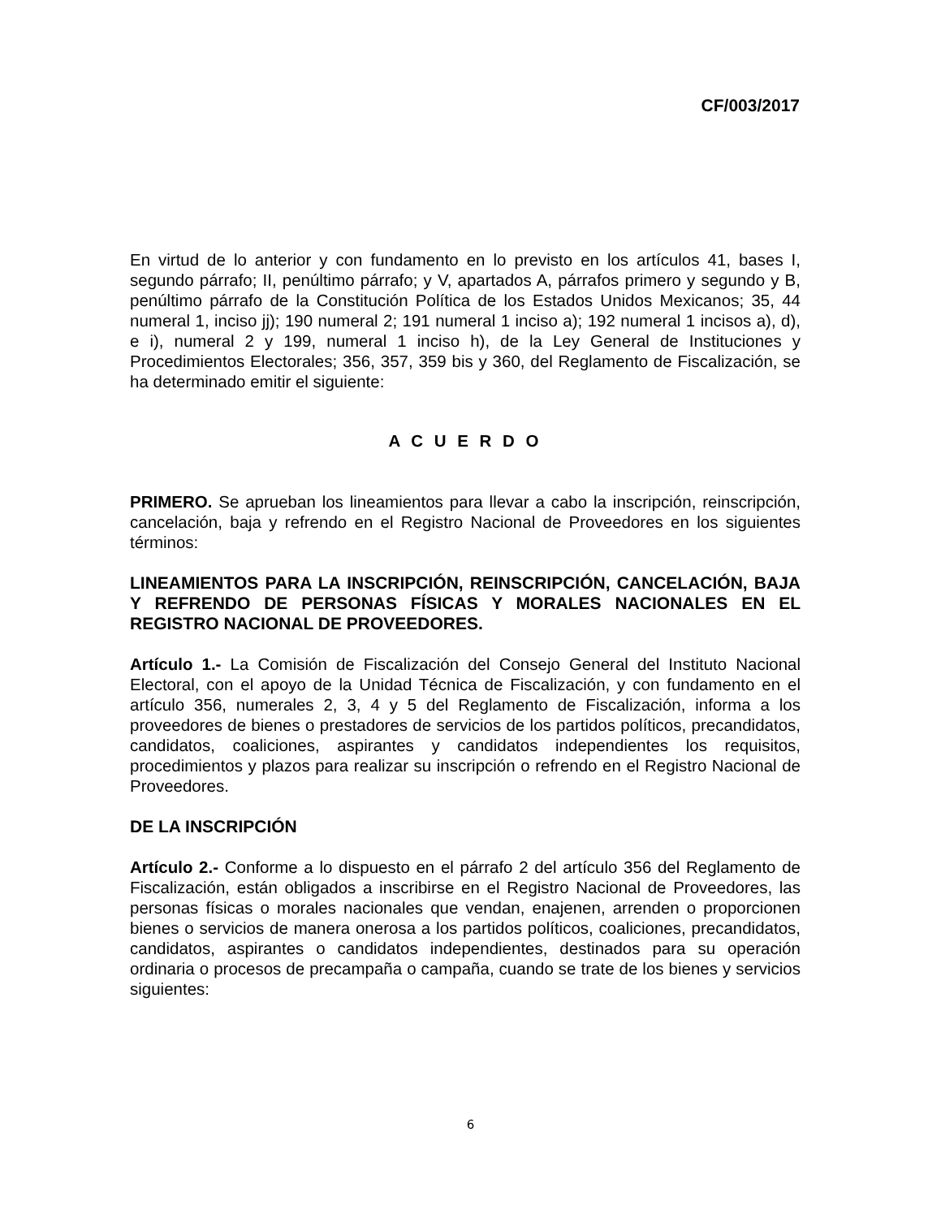CF/003/2017
En virtud de lo anterior y con fundamento en lo previsto en los artículos 41, bases I, segundo párrafo; II, penúltimo párrafo; y V, apartados A, párrafos primero y segundo y B, penúltimo párrafo de la Constitución Política de los Estados Unidos Mexicanos; 35, 44 numeral 1, inciso jj); 190 numeral 2; 191 numeral 1 inciso a); 192 numeral 1 incisos a), d), e i), numeral 2 y 199, numeral 1 inciso h), de la Ley General de Instituciones y Procedimientos Electorales; 356, 357, 359 bis y 360, del Reglamento de Fiscalización, se ha determinado emitir el siguiente:
A C U E R D O
PRIMERO. Se aprueban los lineamientos para llevar a cabo la inscripción, reinscripción, cancelación, baja y refrendo en el Registro Nacional de Proveedores en los siguientes términos:
LINEAMIENTOS PARA LA INSCRIPCIÓN, REINSCRIPCIÓN, CANCELACIÓN, BAJA Y REFRENDO DE PERSONAS FÍSICAS Y MORALES NACIONALES EN EL REGISTRO NACIONAL DE PROVEEDORES.
Artículo 1.- La Comisión de Fiscalización del Consejo General del Instituto Nacional Electoral, con el apoyo de la Unidad Técnica de Fiscalización, y con fundamento en el artículo 356, numerales 2, 3, 4 y 5 del Reglamento de Fiscalización, informa a los proveedores de bienes o prestadores de servicios de los partidos políticos, precandidatos, candidatos, coaliciones, aspirantes y candidatos independientes los requisitos, procedimientos y plazos para realizar su inscripción o refrendo en el Registro Nacional de Proveedores.
DE LA INSCRIPCIÓN
Artículo 2.- Conforme a lo dispuesto en el párrafo 2 del artículo 356 del Reglamento de Fiscalización, están obligados a inscribirse en el Registro Nacional de Proveedores, las personas físicas o morales nacionales que vendan, enajenen, arrenden o proporcionen bienes o servicios de manera onerosa a los partidos políticos, coaliciones, precandidatos, candidatos, aspirantes o candidatos independientes, destinados para su operación ordinaria o procesos de precampaña o campaña, cuando se trate de los bienes y servicios siguientes:
6